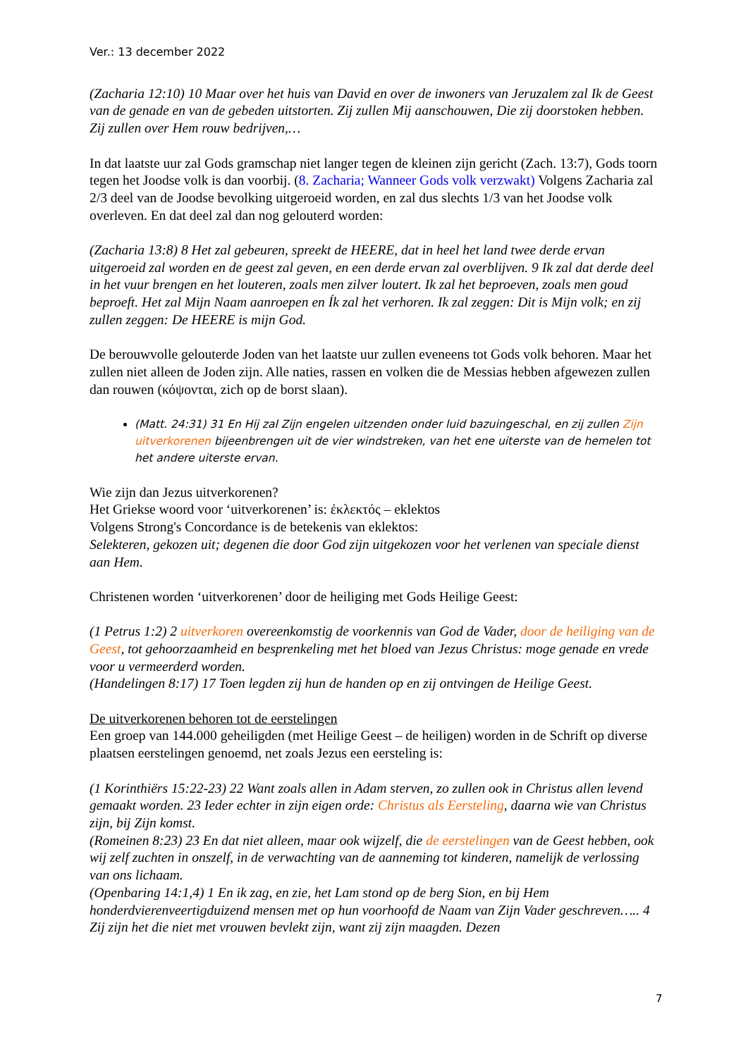Ver.: 13 december 2022
(Zacharia 12:10) 10 Maar over het huis van David en over de inwoners van Jeruzalem zal Ik de Geest van de genade en van de gebeden uitstorten. Zij zullen Mij aanschouwen, Die zij doorstoken hebben. Zij zullen over Hem rouw bedrijven,…
In dat laatste uur zal Gods gramschap niet langer tegen de kleinen zijn gericht (Zach. 13:7), Gods toorn tegen het Joodse volk is dan voorbij. (8. Zacharia; Wanneer Gods volk verzwakt) Volgens Zacharia zal 2/3 deel van de Joodse bevolking uitgeroeid worden, en zal dus slechts 1/3 van het Joodse volk overleven. En dat deel zal dan nog gelouterd worden:
(Zacharia 13:8) 8 Het zal gebeuren, spreekt de HEERE, dat in heel het land twee derde ervan uitgeroeid zal worden en de geest zal geven, en een derde ervan zal overblijven. 9 Ik zal dat derde deel in het vuur brengen en het louteren, zoals men zilver loutert. Ik zal het beproeven, zoals men goud beproeft. Het zal Mijn Naam aanroepen en Ík zal het verhoren. Ik zal zeggen: Dit is Mijn volk; en zij zullen zeggen: De HEERE is mijn God.
De berouwvolle gelouterde Joden van het laatste uur zullen eveneens tot Gods volk behoren. Maar het zullen niet alleen de Joden zijn. Alle naties, rassen en volken die de Messias hebben afgewezen zullen dan rouwen (κόψονται, zich op de borst slaan).
(Matt. 24:31) 31 En Hij zal Zijn engelen uitzenden onder luid bazuingeschal, en zij zullen Zijn uitverkorenen bijeenbrengen uit de vier windstreken, van het ene uiterste van de hemelen tot het andere uiterste ervan.
Wie zijn dan Jezus uitverkorenen?
Het Griekse woord voor ‘uitverkorenen’ is: ἐκλεκτός – eklektos
Volgens Strong's Concordance is de betekenis van eklektos:
Selekteren, gekozen uit; degenen die door God zijn uitgekozen voor het verlenen van speciale dienst aan Hem.
Christenen worden ‘uitverkorenen’ door de heiliging met Gods Heilige Geest:
(1 Petrus 1:2) 2 uitverkoren overeenkomstig de voorkennis van God de Vader, door de heiliging van de Geest, tot gehoorzaamheid en besprenkeling met het bloed van Jezus Christus: moge genade en vrede voor u vermeerderd worden.
(Handelingen 8:17) 17 Toen legden zij hun de handen op en zij ontvingen de Heilige Geest.
De uitverkorenen behoren tot de eerstelingen
Een groep van 144.000 geheiligden (met Heilige Geest – de heiligen) worden in de Schrift op diverse plaatsen eerstelingen genoemd, net zoals Jezus een eersteling is:
(1 Korinthiërs 15:22-23) 22 Want zoals allen in Adam sterven, zo zullen ook in Christus allen levend gemaakt worden. 23 Ieder echter in zijn eigen orde: Christus als Eersteling, daarna wie van Christus zijn, bij Zijn komst.
(Romeinen 8:23) 23 En dat niet alleen, maar ook wijzelf, die de eerstelingen van de Geest hebben, ook wij zelf zuchten in onszelf, in de verwachting van de aanneming tot kinderen, namelijk de verlossing van ons lichaam.
(Openbaring 14:1,4) 1 En ik zag, en zie, het Lam stond op de berg Sion, en bij Hem honderdvierenveertigduizend mensen met op hun voorhoofd de Naam van Zijn Vader geschreven….. 4 Zij zijn het die niet met vrouwen bevlekt zijn, want zij zijn maagden. Dezen
7